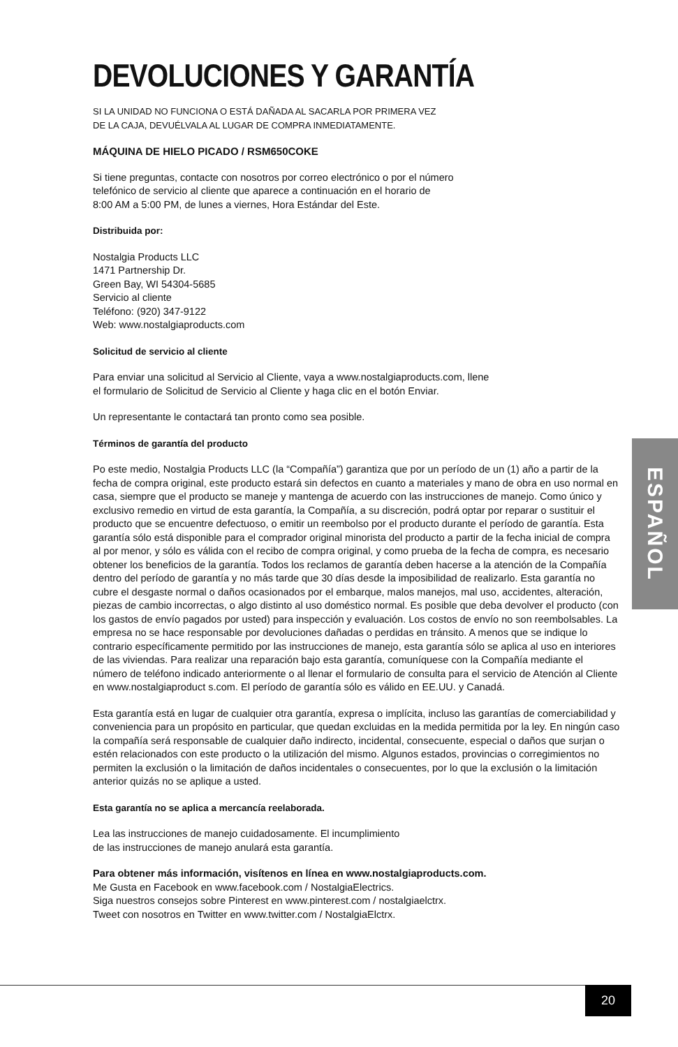DEVOLUCIONES Y GARANTÍA
SI LA UNIDAD NO FUNCIONA O ESTÁ DAÑADA AL SACARLA POR PRIMERA VEZ
DE LA CAJA, DEVUÉLVALA AL LUGAR DE COMPRA INMEDIATAMENTE.
MÁQUINA DE HIELO PICADO / RSM650COKE
Si tiene preguntas, contacte con nosotros por correo electrónico o por el número
telefónico de servicio al cliente que aparece a continuación en el horario de
8:00 AM a 5:00 PM, de lunes a viernes, Hora Estándar del Este.
Distribuida por:
Nostalgia Products LLC
1471 Partnership Dr.
Green Bay, WI 54304-5685
Servicio al cliente
Teléfono: (920) 347-9122
Web: www.nostalgiaproducts.com
Solicitud de servicio al cliente
Para enviar una solicitud al Servicio al Cliente, vaya a www.nostalgiaproducts.com, llene
el formulario de Solicitud de Servicio al Cliente y haga clic en el botón Enviar.
Un representante le contactará tan pronto como sea posible.
Términos de garantía del producto
Po este medio, Nostalgia Products LLC (la “Compañía”) garantiza que por un período de un (1) año a partir de la fecha de compra original, este producto estará sin defectos en cuanto a materiales y mano de obra en uso normal en casa, siempre que el producto se maneje y mantenga de acuerdo con las instrucciones de manejo. Como único y exclusivo remedio en virtud de esta garantía, la Compañía, a su discreción, podrá optar por reparar o sustituir el producto que se encuentre defectuoso, o emitir un reembolso por el producto durante el período de garantía. Esta garantía sólo está disponible para el comprador original minorista del producto a partir de la fecha inicial de compra al por menor, y sólo es válida con el recibo de compra original, y como prueba de la fecha de compra, es necesario obtener los beneficios de la garantía. Todos los reclamos de garantía deben hacerse a la atención de la Compañía dentro del período de garantía y no más tarde que 30 días desde la imposibilidad de realizarlo. Esta garantía no cubre el desgaste normal o daños ocasionados por el embarque, malos manejos, mal uso, accidentes, alteración, piezas de cambio incorrectas, o algo distinto al uso doméstico normal. Es posible que deba devolver el producto (con los gastos de envío pagados por usted) para inspección y evaluación. Los costos de envío no son reembolsables. La empresa no se hace responsable por devoluciones dañadas o perdidas en tránsito. A menos que se indique lo contrario específicamente permitido por las instrucciones de manejo, esta garantía sólo se aplica al uso en interiores de las viviendas. Para realizar una reparación bajo esta garantía, comuníquese con la Compañía mediante el número de teléfono indicado anteriormente o al llenar el formulario de consulta para el servicio de Atención al Cliente en www.nostalgiaproduct s.com. El período de garantía sólo es válido en EE.UU. y Canadá.
Esta garantía está en lugar de cualquier otra garantía, expresa o implícita, incluso las garantías de comerciabilidad y conveniencia para un propósito en particular, que quedan excluidas en la medida permitida por la ley. En ningún caso la compañía será responsable de cualquier daño indirecto, incidental, consecuente, especial o daños que surjan o estén relacionados con este producto o la utilización del mismo. Algunos estados, provincias o corregimientos no permiten la exclusión o la limitación de daños incidentales o consecuentes, por lo que la exclusión o la limitación anterior quizás no se aplique a usted.
Esta garantía no se aplica a mercancía reelaborada.
Lea las instrucciones de manejo cuidadosamente. El incumplimiento
de las instrucciones de manejo anulará esta garantía.
Para obtener más información, visítenos en línea en www.nostalgiaproducts.com.
Me Gusta en Facebook en www.facebook.com / NostalgiaElectrics.
Siga nuestros consejos sobre Pinterest en www.pinterest.com / nostalgiaelctrx.
Tweet con nosotros en Twitter en www.twitter.com / NostalgiaElctrx.
ESPAÑOL
20